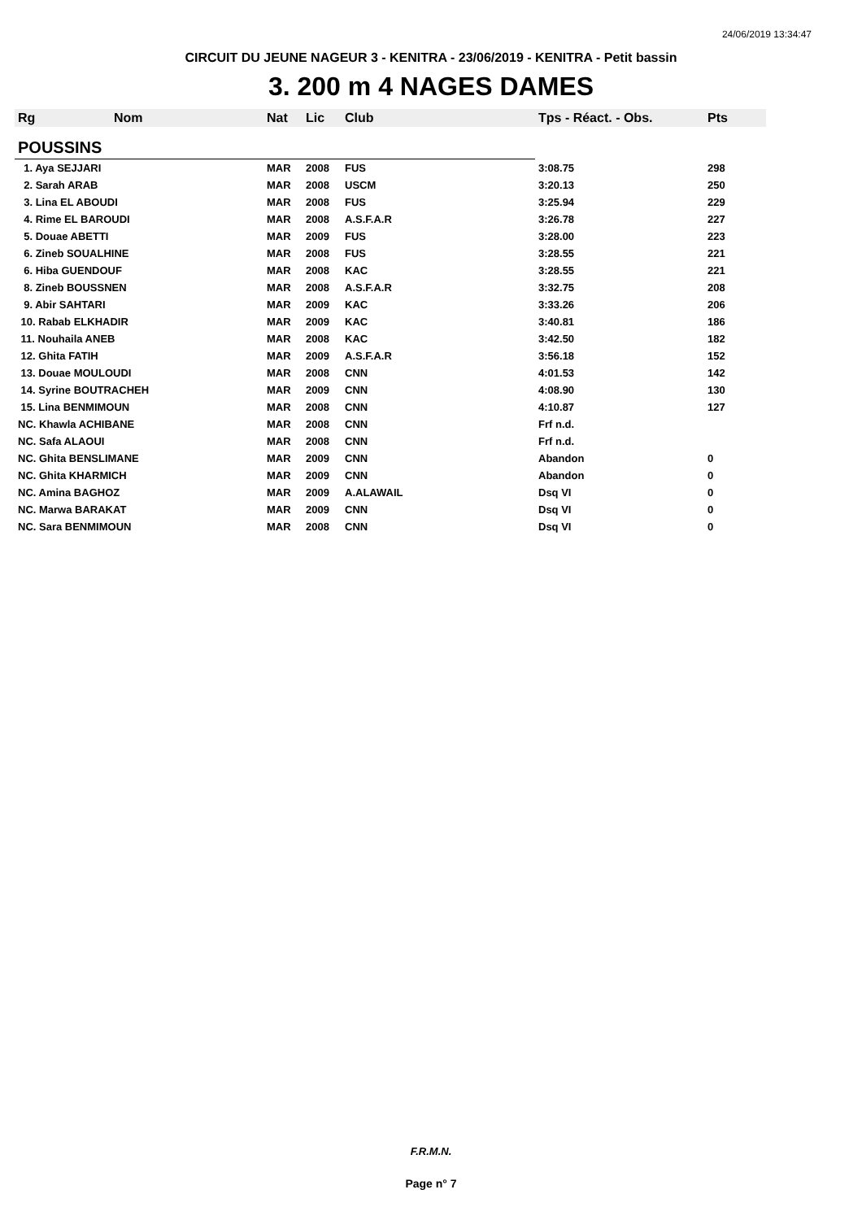24/06/2019 13:34:47
CIRCUIT DU JEUNE NAGEUR 3 - KENITRA - 23/06/2019 - KENITRA - Petit bassin
3. 200 m 4 NAGES DAMES
| Rg | Nom | Nat | Lic | Club | Tps - Réact. - Obs. | Pts |
| --- | --- | --- | --- | --- | --- | --- |
| POUSSINS | | | | | | |
| 1. Aya SEJJARI | | MAR | 2008 | FUS | 3:08.75 | 298 |
| 2. Sarah ARAB | | MAR | 2008 | USCM | 3:20.13 | 250 |
| 3. Lina EL ABOUDI | | MAR | 2008 | FUS | 3:25.94 | 229 |
| 4. Rime EL BAROUDI | | MAR | 2008 | A.S.F.A.R | 3:26.78 | 227 |
| 5. Douae ABETTI | | MAR | 2009 | FUS | 3:28.00 | 223 |
| 6. Zineb SOUALHINE | | MAR | 2008 | FUS | 3:28.55 | 221 |
| 6. Hiba GUENDOUF | | MAR | 2008 | KAC | 3:28.55 | 221 |
| 8. Zineb BOUSSNEN | | MAR | 2008 | A.S.F.A.R | 3:32.75 | 208 |
| 9. Abir SAHTARI | | MAR | 2009 | KAC | 3:33.26 | 206 |
| 10. Rabab ELKHADIR | | MAR | 2009 | KAC | 3:40.81 | 186 |
| 11. Nouhaila ANEB | | MAR | 2008 | KAC | 3:42.50 | 182 |
| 12. Ghita FATIH | | MAR | 2009 | A.S.F.A.R | 3:56.18 | 152 |
| 13. Douae MOULOUDI | | MAR | 2008 | CNN | 4:01.53 | 142 |
| 14. Syrine BOUTRACHEH | | MAR | 2009 | CNN | 4:08.90 | 130 |
| 15. Lina BENMIMOUN | | MAR | 2008 | CNN | 4:10.87 | 127 |
| NC. Khawla ACHIBANE | | MAR | 2008 | CNN | Frf n.d. | |
| NC. Safa ALAOUI | | MAR | 2008 | CNN | Frf n.d. | |
| NC. Ghita BENSLIMANE | | MAR | 2009 | CNN | Abandon | 0 |
| NC. Ghita KHARMICH | | MAR | 2009 | CNN | Abandon | 0 |
| NC. Amina BAGHOZ | | MAR | 2009 | A.ALAWAIL | Dsq VI | 0 |
| NC. Marwa BARAKAT | | MAR | 2009 | CNN | Dsq VI | 0 |
| NC. Sara BENMIMOUN | | MAR | 2008 | CNN | Dsq VI | 0 |
F.R.M.N.
Page n° 7